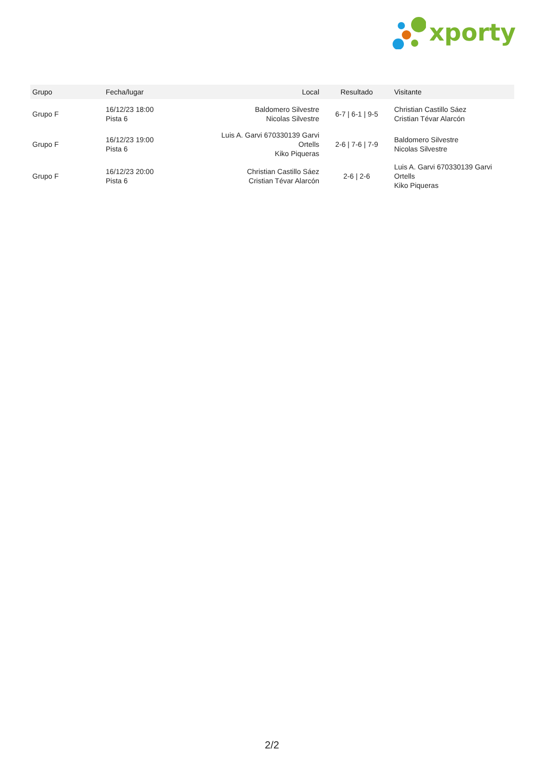xporty
| Grupo | Fecha/lugar | Local | Resultado | Visitante |
| --- | --- | --- | --- | --- |
| Grupo F | 16/12/23 18:00 Pista 6 | Baldomero Silvestre Nicolas Silvestre | 6-7 / 6-1 / 9-5 | Christian Castillo Sáez Cristian Tévar Alarcón |
| Grupo F | 16/12/23 19:00 Pista 6 | Luis A. Garvi 670330139 Garvi Ortells Kiko Piqueras | 2-6 / 7-6 / 7-9 | Baldomero Silvestre Nicolas Silvestre |
| Grupo F | 16/12/23 20:00 Pista 6 | Christian Castillo Sáez Cristian Tévar Alarcón | 2-6 / 2-6 | Luis A. Garvi 670330139 Garvi Ortells Kiko Piqueras |
2/2